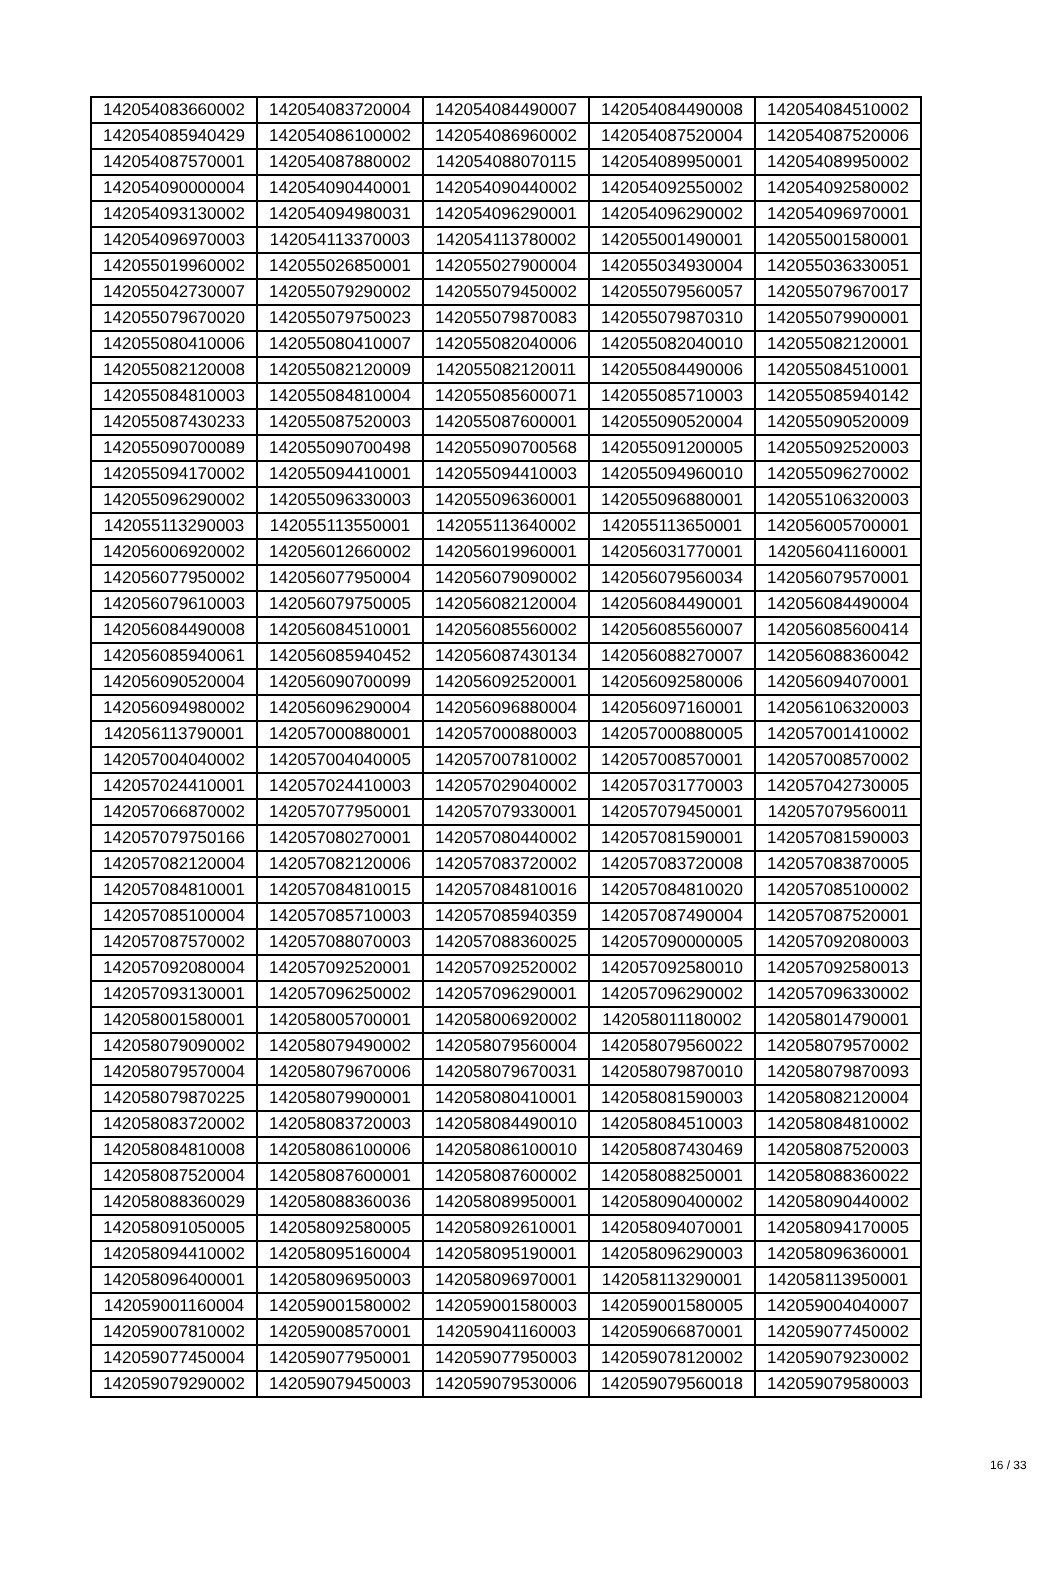| 142054083660002 | 142054083720004 | 142054084490007 | 142054084490008 | 142054084510002 |
| 142054085940429 | 142054086100002 | 142054086960002 | 142054087520004 | 142054087520006 |
| 142054087570001 | 142054087880002 | 142054088070115 | 142054089950001 | 142054089950002 |
| 142054090000004 | 142054090440001 | 142054090440002 | 142054092550002 | 142054092580002 |
| 142054093130002 | 142054094980031 | 142054096290001 | 142054096290002 | 142054096970001 |
| 142054096970003 | 142054113370003 | 142054113780002 | 142055001490001 | 142055001580001 |
| 142055019960002 | 142055026850001 | 142055027900004 | 142055034930004 | 142055036330051 |
| 142055042730007 | 142055079290002 | 142055079450002 | 142055079560057 | 142055079670017 |
| 142055079670020 | 142055079750023 | 142055079870083 | 142055079870310 | 142055079900001 |
| 142055080410006 | 142055080410007 | 142055082040006 | 142055082040010 | 142055082120001 |
| 142055082120008 | 142055082120009 | 142055082120011 | 142055084490006 | 142055084510001 |
| 142055084810003 | 142055084810004 | 142055085600071 | 142055085710003 | 142055085940142 |
| 142055087430233 | 142055087520003 | 142055087600001 | 142055090520004 | 142055090520009 |
| 142055090700089 | 142055090700498 | 142055090700568 | 142055091200005 | 142055092520003 |
| 142055094170002 | 142055094410001 | 142055094410003 | 142055094960010 | 142055096270002 |
| 142055096290002 | 142055096330003 | 142055096360001 | 142055096880001 | 142055106320003 |
| 142055113290003 | 142055113550001 | 142055113640002 | 142055113650001 | 142056005700001 |
| 142056006920002 | 142056012660002 | 142056019960001 | 142056031770001 | 142056041160001 |
| 142056077950002 | 142056077950004 | 142056079090002 | 142056079560034 | 142056079570001 |
| 142056079610003 | 142056079750005 | 142056082120004 | 142056084490001 | 142056084490004 |
| 142056084490008 | 142056084510001 | 142056085560002 | 142056085560007 | 142056085600414 |
| 142056085940061 | 142056085940452 | 142056087430134 | 142056088270007 | 142056088360042 |
| 142056090520004 | 142056090700099 | 142056092520001 | 142056092580006 | 142056094070001 |
| 142056094980002 | 142056096290004 | 142056096880004 | 142056097160001 | 142056106320003 |
| 142056113790001 | 142057000880001 | 142057000880003 | 142057000880005 | 142057001410002 |
| 142057004040002 | 142057004040005 | 142057007810002 | 142057008570001 | 142057008570002 |
| 142057024410001 | 142057024410003 | 142057029040002 | 142057031770003 | 142057042730005 |
| 142057066870002 | 142057077950001 | 142057079330001 | 142057079450001 | 142057079560011 |
| 142057079750166 | 142057080270001 | 142057080440002 | 142057081590001 | 142057081590003 |
| 142057082120004 | 142057082120006 | 142057083720002 | 142057083720008 | 142057083870005 |
| 142057084810001 | 142057084810015 | 142057084810016 | 142057084810020 | 142057085100002 |
| 142057085100004 | 142057085710003 | 142057085940359 | 142057087490004 | 142057087520001 |
| 142057087570002 | 142057088070003 | 142057088360025 | 142057090000005 | 142057092080003 |
| 142057092080004 | 142057092520001 | 142057092520002 | 142057092580010 | 142057092580013 |
| 142057093130001 | 142057096250002 | 142057096290001 | 142057096290002 | 142057096330002 |
| 142058001580001 | 142058005700001 | 142058006920002 | 142058011180002 | 142058014790001 |
| 142058079090002 | 142058079490002 | 142058079560004 | 142058079560022 | 142058079570002 |
| 142058079570004 | 142058079670006 | 142058079670031 | 142058079870010 | 142058079870093 |
| 142058079870225 | 142058079900001 | 142058080410001 | 142058081590003 | 142058082120004 |
| 142058083720002 | 142058083720003 | 142058084490010 | 142058084510003 | 142058084810002 |
| 142058084810008 | 142058086100006 | 142058086100010 | 142058087430469 | 142058087520003 |
| 142058087520004 | 142058087600001 | 142058087600002 | 142058088250001 | 142058088360022 |
| 142058088360029 | 142058088360036 | 142058089950001 | 142058090400002 | 142058090440002 |
| 142058091050005 | 142058092580005 | 142058092610001 | 142058094070001 | 142058094170005 |
| 142058094410002 | 142058095160004 | 142058095190001 | 142058096290003 | 142058096360001 |
| 142058096400001 | 142058096950003 | 142058096970001 | 142058113290001 | 142058113950001 |
| 142059001160004 | 142059001580002 | 142059001580003 | 142059001580005 | 142059004040007 |
| 142059007810002 | 142059008570001 | 142059041160003 | 142059066870001 | 142059077450002 |
| 142059077450004 | 142059077950001 | 142059077950003 | 142059078120002 | 142059079230002 |
| 142059079290002 | 142059079450003 | 142059079530006 | 142059079560018 | 142059079580003 |
16 / 33